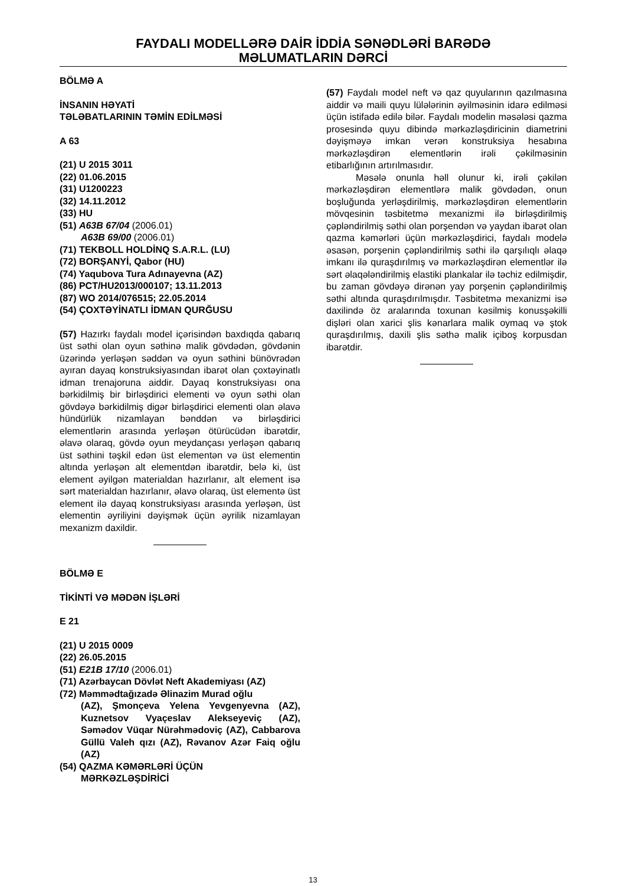FAYDALI MODELLƏRƏ DAİR İDDİA SƏNƏDLƏRİ BARƏDƏ
MƏLUMATLARIN DƏRCİ
BÖLMƏ A
İNSANIN HƏYATİ
TƏLƏBATLARININ TƏMİN EDİLMƏSİ
A 63
(21) U 2015 3011
(22) 01.06.2015
(31) U1200223
(32) 14.11.2012
(33) HU
(51) A63B 67/04 (2006.01)
A63B 69/00 (2006.01)
(71) TEKBOLL HOLDİNQ S.A.R.L. (LU)
(72) BORŞANYİ, Qabor (HU)
(74) Yaqubova Tura Adınayevna (AZ)
(86) PCT/HU2013/000107; 13.11.2013
(87) WO 2014/076515; 22.05.2014
(54) ÇOXTƏYİNATLI İDMAN QURĞUSU
(57) Hazırkı faydalı model içərisindən baxdıqda qabarıq üst səthi olan oyun səthinə malik gövdədən, gövdənin üzərində yerləşən səddən və oyun səthini bünövrədən ayıran dayaq konstruksiyasından ibarət olan çoxtəyinatlı idman trenajoruna aiddir. Dayaq konstruksiyası ona bərkidilmiş bir birləşdirici elementi və oyun səthi olan gövdəyə bərkidilmiş digər birləşdirici elementi olan əlavə hündürlük nizamlayan bənddən və birləşdirici elementlərin arasında yerləşən ötürücüdən ibarətdir, əlavə olaraq, gövdə oyun meydançası yerləşən qabarıq üst səthini təşkil edən üst elementən və üst elementin altında yerləşən alt elementdən ibarətdir, belə ki, üst element əyilgən materialdan hazırlanır, alt element isə sərt materialdan hazırlanır, əlavə olaraq, üst elementə üst element ilə dayaq konstruksiyası arasında yerləşən, üst elementin əyriliyini dəyişmək üçün əyrilik nizamlayan mexanizm daxildir.
BÖLMƏ E
TİKİNTİ VƏ MƏDƏN İŞLƏRİ
E 21
(21) U 2015 0009
(22) 26.05.2015
(51) E21B 17/10 (2006.01)
(71) Azərbaycan Dövlət Neft Akademiyası (AZ)
(72) Məmmədtağızadə Əlinazim Murad oğlu
(AZ), Şmonçeva Yelena Yevgenyevna (AZ), Kuznetsov Vyaçeslav Alekseyeviç (AZ), Səmədov Vüqar Nürəhmədoviç (AZ), Cabbarova Güllü Valeh qızı (AZ), Rəvanov Azər Faiq oğlu (AZ)
(54) QAZMA KƏMƏRLƏRİ ÜÇÜN
MƏRKƏZLƏŞDİRİCİ
(57) Faydalı model neft və qaz quyularının qazılmasına aiddir və maili quyu lülələrinin əyilməsinin idarə edilməsi üçün istifadə edilə bilər. Faydalı modelin məsələsi qazma prosesində quyu dibində mərkəzləşdiricinin diametrini dəyişməyə imkan verən konstruksiya hesabına mərkəzləşdirən elementlərin irəli çəkilməsinin etibarlığının artırılmasıdır.
Məsələ onunla həll olunur ki, irəli çəkilən mərkəzləşdirən elementlərə malik gövdədən, onun boşluğunda yerləşdirilmiş, mərkəzləşdirən elementlərin mövqesinin təsbitetmə mexanizmi ilə birləşdirilmiş çəpləndirilmiş səthi olan porşendən və yaydan ibarət olan qazma kəmərləri üçün mərkəzləşdirici, faydalı modelə əsasən, porşenin çəpləndirilmiş səthi ilə qarşılıqlı əlaqə imkanı ilə quraşdırılmış və mərkəzləşdirən elementlər ilə sərt əlaqələndirilmiş elastiki plankalar ilə təchiz edilmişdir, bu zaman gövdəyə dirənən yay porşenin çəpləndirilmiş səthi altında quraşdırılmışdır. Təsbitetmə mexanizmi isə daxilində öz aralarında toxunan kəsilmiş konusşəkilli dişləri olan xarici şlis kənarlara malik oymaq və ştok quraşdırılmış, daxili şlis səthə malik içiboş korpusdan ibarətdir.
13